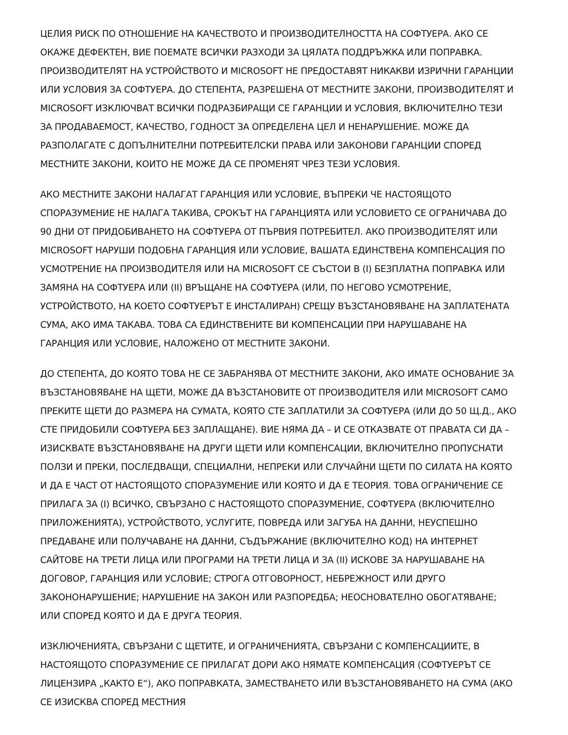ЦЕЛИЯ РИСК ПО ОТНОШЕНИЕ НА КАЧЕСТВОТО И ПРОИЗВОДИТЕЛНОСТТА НА СОФТУЕРА. АКО СЕ ОКАЖЕ ДЕФЕКТЕН, ВИЕ ПОЕМАТЕ ВСИЧКИ РАЗХОДИ ЗА ЦЯЛАТА ПОДДРЪЖКА ИЛИ ПОПРАВКА. ПРОИЗВОДИТЕЛЯТ НА УСТРОЙСТВОТО И MICROSOFT НЕ ПРЕДОСТАВЯТ НИКАКВИ ИЗРИЧНИ ГАРАНЦИИ ИЛИ УСЛОВИЯ ЗА СОФТУЕРА. ДО СТЕПЕНТА, РАЗРЕШЕНА ОТ МЕСТНИТЕ ЗАКОНИ, ПРОИЗВОДИТЕЛЯТ И MICROSOFT ИЗКЛЮЧВАТ ВСИЧКИ ПОДРАЗБИРАЩИ СЕ ГАРАНЦИИ И УСЛОВИЯ, ВКЛЮЧИТЕЛНО ТЕЗИ ЗА ПРОДАВАЕМОСТ, КАЧЕСТВО, ГОДНОСТ ЗА ОПРЕДЕЛЕНА ЦЕЛ И НЕНАРУШЕНИЕ. МОЖЕ ДА РАЗПОЛАГАТЕ С ДОПЪЛНИТЕЛНИ ПОТРЕБИТЕЛСКИ ПРАВА ИЛИ ЗАКОНОВИ ГАРАНЦИИ СПОРЕД МЕСТНИТЕ ЗАКОНИ, КОИТО НЕ МОЖЕ ДА СЕ ПРОМЕНЯТ ЧРЕЗ ТЕЗИ УСЛОВИЯ.
АКО МЕСТНИТЕ ЗАКОНИ НАЛАГАТ ГАРАНЦИЯ ИЛИ УСЛОВИЕ, ВЪПРЕКИ ЧЕ НАСТОЯЩОТО СПОРАЗУМЕНИЕ НЕ НАЛАГА ТАКИВА, СРОКЪТ НА ГАРАНЦИЯТА ИЛИ УСЛОВИЕТО СЕ ОГРАНИЧАВА ДО 90 ДНИ ОТ ПРИДОБИВАНЕТО НА СОФТУЕРА ОТ ПЪРВИЯ ПОТРЕБИТЕЛ. АКО ПРОИЗВОДИТЕЛЯТ ИЛИ MICROSOFT НАРУШИ ПОДОБНА ГАРАНЦИЯ ИЛИ УСЛОВИЕ, ВАШАТА ЕДИНСТВЕНА КОМПЕНСАЦИЯ ПО УСМОТРЕНИЕ НА ПРОИЗВОДИТЕЛЯ ИЛИ НА MICROSOFT СЕ СЪСТОИ В (I) БЕЗПЛАТНА ПОПРАВКА ИЛИ ЗАМЯНА НА СОФТУЕРА ИЛИ (II) ВРЪЩАНЕ НА СОФТУЕРА (ИЛИ, ПО НЕГОВО УСМОТРЕНИЕ, УСТРОЙСТВОТО, НА КОЕТО СОФТУЕРЪТ Е ИНСТАЛИРАН) СРЕЩУ ВЪЗСТАНОВЯВАНЕ НА ЗАПЛАТЕНАТА СУМА, АКО ИМА ТАКАВА. ТОВА СА ЕДИНСТВЕНИТЕ ВИ КОМПЕНСАЦИИ ПРИ НАРУШАВАНЕ НА ГАРАНЦИЯ ИЛИ УСЛОВИЕ, НАЛОЖЕНО ОТ МЕСТНИТЕ ЗАКОНИ.
ДО СТЕПЕНТА, ДО КОЯТО ТОВА НЕ СЕ ЗАБРАНЯВА ОТ МЕСТНИТЕ ЗАКОНИ, АКО ИМАТЕ ОСНОВАНИЕ ЗА ВЪЗСТАНОВЯВАНЕ НА ЩЕТИ, МОЖЕ ДА ВЪЗСТАНОВИТЕ ОТ ПРОИЗВОДИТЕЛЯ ИЛИ MICROSOFT САМО ПРЕКИТЕ ЩЕТИ ДО РАЗМЕРА НА СУМАТА, КОЯТО СТЕ ЗАПЛАТИЛИ ЗА СОФТУЕРА (ИЛИ ДО 50 Щ.Д., АКО СТЕ ПРИДОБИЛИ СОФТУЕРА БЕЗ ЗАПЛАЩАНЕ). ВИЕ НЯМА ДА – И СЕ ОТКАЗВАТЕ ОТ ПРАВАТА СИ ДА – ИЗИСКВАТЕ ВЪЗСТАНОВЯВАНЕ НА ДРУГИ ЩЕТИ ИЛИ КОМПЕНСАЦИИ, ВКЛЮЧИТЕЛНО ПРОПУСНАТИ ПОЛЗИ И ПРЕКИ, ПОСЛЕДВАЩИ, СПЕЦИАЛНИ, НЕПРЕКИ ИЛИ СЛУЧАЙНИ ЩЕТИ ПО СИЛАТА НА КОЯТО И ДА Е ЧАСТ ОТ НАСТОЯЩОТО СПОРАЗУМЕНИЕ ИЛИ КОЯТО И ДА Е ТЕОРИЯ. ТОВА ОГРАНИЧЕНИЕ СЕ ПРИЛАГА ЗА (I) ВСИЧКО, СВЪРЗАНО С НАСТОЯЩОТО СПОРАЗУМЕНИЕ, СОФТУЕРА (ВКЛЮЧИТЕЛНО ПРИЛОЖЕНИЯТА), УСТРОЙСТВОТО, УСЛУГИТЕ, ПОВРЕДА ИЛИ ЗАГУБА НА ДАННИ, НЕУСПЕШНО ПРЕДАВАНЕ ИЛИ ПОЛУЧАВАНЕ НА ДАННИ, СЪДЪРЖАНИЕ (ВКЛЮЧИТЕЛНО КОД) НА ИНТЕРНЕТ САЙТОВЕ НА ТРЕТИ ЛИЦА ИЛИ ПРОГРАМИ НА ТРЕТИ ЛИЦА И ЗА (II) ИСКОВЕ ЗА НАРУШАВАНЕ НА ДОГОВОР, ГАРАНЦИЯ ИЛИ УСЛОВИЕ; СТРОГА ОТГОВОРНОСТ, НЕБРЕЖНОСТ ИЛИ ДРУГО ЗАКОНОНАРУШЕНИЕ; НАРУШЕНИЕ НА ЗАКОН ИЛИ РАЗПОРЕДБА; НЕОСНОВАТЕЛНО ОБОГАТЯВАНЕ; ИЛИ СПОРЕД КОЯТО И ДА Е ДРУГА ТЕОРИЯ.
ИЗКЛЮЧЕНИЯТА, СВЪРЗАНИ С ЩЕТИТЕ, И ОГРАНИЧЕНИЯТА, СВЪРЗАНИ С КОМПЕНСАЦИИТЕ, В НАСТОЯЩОТО СПОРАЗУМЕНИЕ СЕ ПРИЛАГАТ ДОРИ АКО НЯМАТЕ КОМПЕНСАЦИЯ (СОФТУЕРЪТ СЕ ЛИЦЕНЗИРА „КАКТО Е“), АКО ПОПРАВКАТА, ЗАМЕСТВАНЕТО ИЛИ ВЪЗСТАНОВЯВАНЕТО НА СУМА (АКО СЕ ИЗИСКВА СПОРЕД МЕСТНИЯ